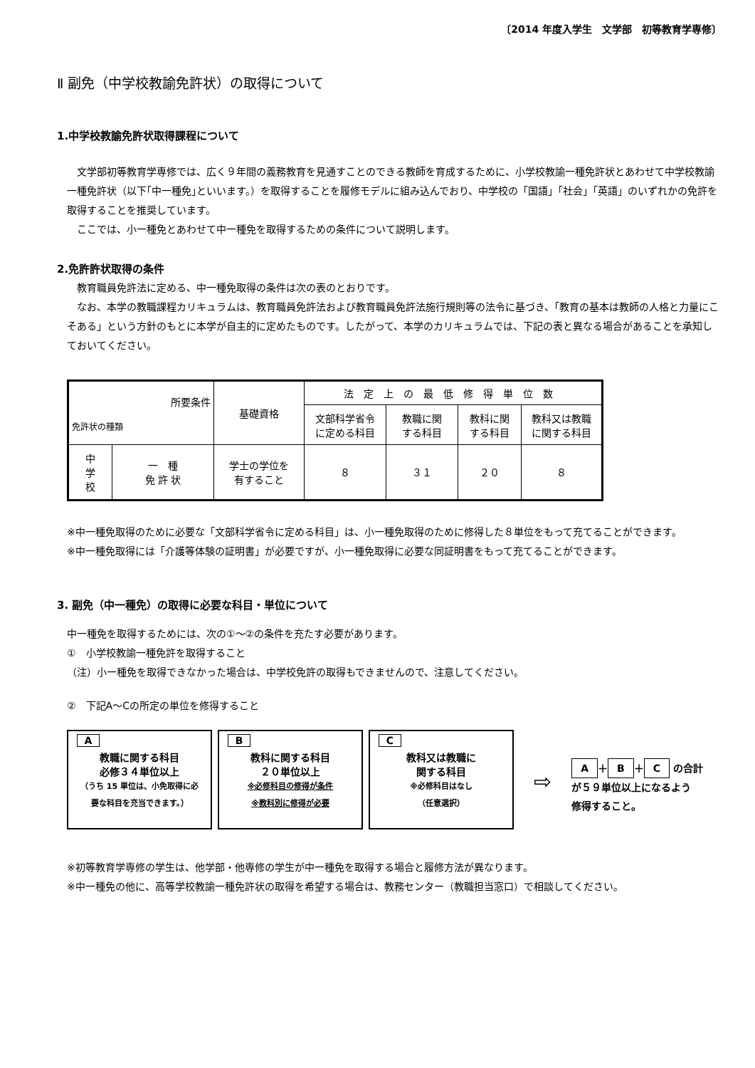〔2014 年度入学生　文学部　初等教育学専修〕
Ⅱ 副免（中学校教諭免許状）の取得について
1.中学校教諭免許状取得課程について
文学部初等教育学専修では、広く９年間の義務教育を見通すことのできる教師を育成するために、小学校教諭一種免許状とあわせて中学校教諭一種免許状（以下｢中一種免｣といいます。）を取得することを履修モデルに組み込んでおり、中学校の「国語」「社会」「英語」のいずれかの免許を取得することを推奨しています。
ここでは、小一種免とあわせて中一種免を取得するための条件について説明します。
2.免許許状取得の条件
教育職員免許法に定める、中一種免取得の条件は次の表のとおりです。
なお、本学の教職課程カリキュラムは、教育職員免許法および教育職員免許法施行規則等の法令に基づき、「教育の基本は教師の人格と力量にこそある」という方針のもとに本学が自主的に定めたものです。したがって、本学のカリキュラムでは、下記の表と異なる場合があることを承知しておいてください。
| 所要条件 免許状の種類 | | 基礎資格 | 法定上の最低修得単位数 | | | |
| --- | --- | --- | --- | --- | --- | --- |
| | | | 文部科学省令 に定める科目 | 教職に関 する科目 | 教科に関 する科目 | 教科又は教職 に関する科目 |
| 中 学 校 | 一 種 免 許 状 | 学士の学位を 有すること | ８ | ３１ | ２０ | ８ |
※中一種免取得のために必要な「文部科学省令に定める科目」は、小一種免取得のために修得した８単位をもって充てることができます。
※中一種免取得には「介護等体験の証明書」が必要ですが、小一種免取得に必要な同証明書をもって充てることができます。
3. 副免（中一種免）の取得に必要な科目・単位について
中一種免を取得するためには、次の①～②の条件を充たす必要があります。
①　小学校教諭一種免許を取得すること
（注）小一種免を取得できなかった場合は、中学校免許の取得もできませんので、注意してください。
②　下記A～Cの所定の単位を修得すること
A
教職に関する科目
必修３４単位以上
（うち 15 単位は、小免取得に必
要な科目を充当できます。）
B
教科に関する科目
２０単位以上
※必修科目の修得が条件
※教科別に修得が必要
C
教科又は教職に
関する科目
※必修科目はなし
（任意選択）
⇨
A ＋ B ＋ C の合計
が５９単位以上になるよう
修得すること。
※初等教育学専修の学生は、他学部・他専修の学生が中一種免を取得する場合と履修方法が異なります。
※中一種免の他に、高等学校教諭一種免許状の取得を希望する場合は、教務センター（教職担当窓口）で相談してください。